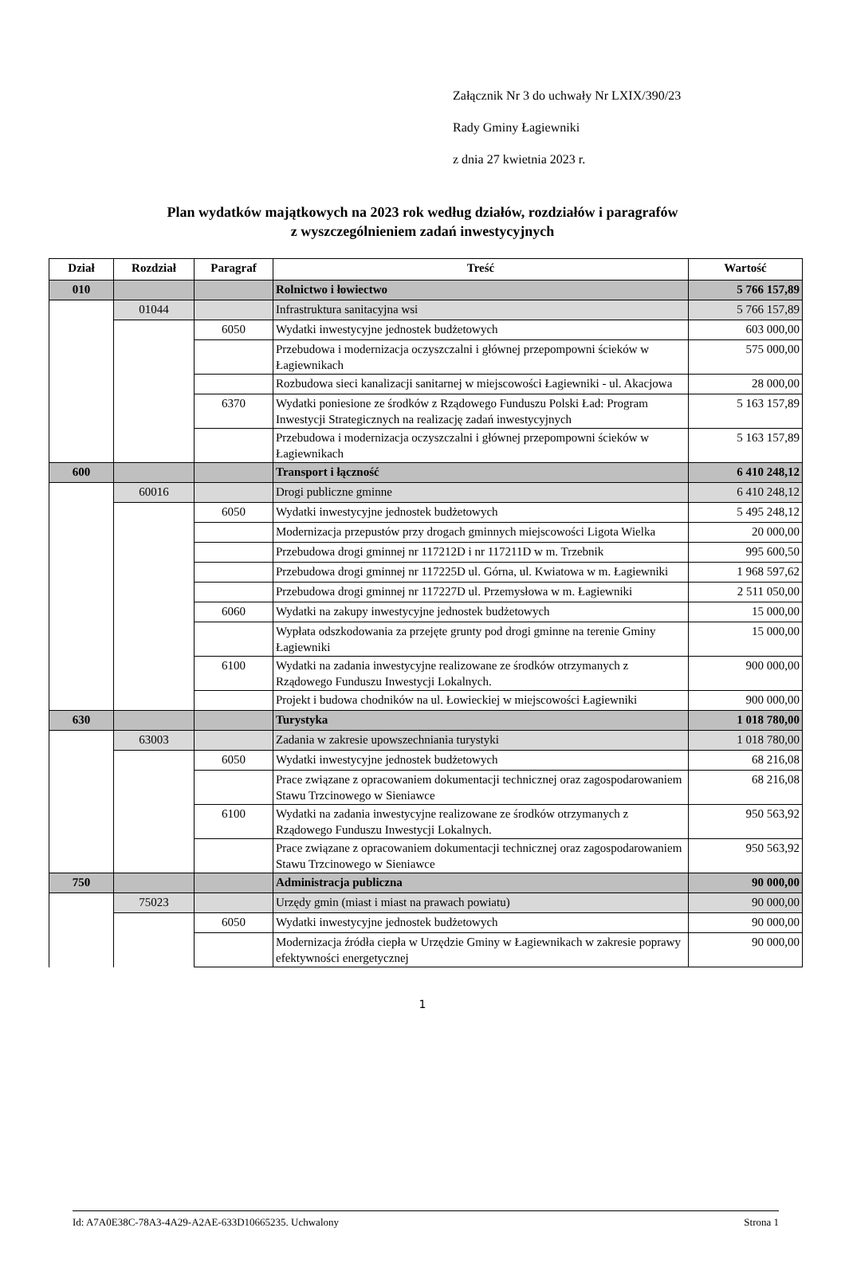Załącznik Nr 3 do uchwały Nr LXIX/390/23
Rady Gminy Łagiewniki
z dnia 27 kwietnia 2023 r.
Plan wydatków majątkowych na 2023 rok według działów, rozdziałów i paragrafów
z wyszczególnieniem zadań inwestycyjnych
| Dział | Rozdział | Paragraf | Treść | Wartość |
| --- | --- | --- | --- | --- |
| 010 | | | Rolnictwo i łowiectwo | 5 766 157,89 |
| | 01044 | | Infrastruktura sanitacyjna wsi | 5 766 157,89 |
| | | 6050 | Wydatki inwestycyjne jednostek budżetowych | 603 000,00 |
| | | | Przebudowa i modernizacja oczyszczalni i głównej przepompowni ścieków w Łagiewnikach | 575 000,00 |
| | | | Rozbudowa sieci kanalizacji sanitarnej w miejscowości Łagiewniki - ul. Akacjowa | 28 000,00 |
| | | 6370 | Wydatki poniesione ze środków z Rządowego Funduszu Polski Ład: Program Inwestycji Strategicznych na realizację zadań inwestycyjnych | 5 163 157,89 |
| | | | Przebudowa i modernizacja oczyszczalni i głównej przepompowni ścieków w Łagiewnikach | 5 163 157,89 |
| 600 | | | Transport i łączność | 6 410 248,12 |
| | 60016 | | Drogi publiczne gminne | 6 410 248,12 |
| | | 6050 | Wydatki inwestycyjne jednostek budżetowych | 5 495 248,12 |
| | | | Modernizacja przepustów przy drogach gminnych miejscowości Ligota Wielka | 20 000,00 |
| | | | Przebudowa drogi gminnej nr 117212D i nr 117211D w m. Trzebnik | 995 600,50 |
| | | | Przebudowa drogi gminnej nr 117225D ul. Górna, ul. Kwiatowa w m. Łagiewniki | 1 968 597,62 |
| | | | Przebudowa drogi gminnej nr 117227D ul. Przemysłowa w m. Łagiewniki | 2 511 050,00 |
| | | 6060 | Wydatki na zakupy inwestycyjne jednostek budżetowych | 15 000,00 |
| | | | Wypłata odszkodowania za przejęte grunty pod drogi gminne na terenie Gminy Łagiewniki | 15 000,00 |
| | | 6100 | Wydatki na zadania inwestycyjne realizowane ze środków otrzymanych z Rządowego Funduszu Inwestycji Lokalnych. | 900 000,00 |
| | | | Projekt i budowa chodników na ul. Łowieckiej w miejscowości Łagiewniki | 900 000,00 |
| 630 | | | Turystyka | 1 018 780,00 |
| | 63003 | | Zadania w zakresie upowszechniania turystyki | 1 018 780,00 |
| | | 6050 | Wydatki inwestycyjne jednostek budżetowych | 68 216,08 |
| | | | Prace związane z opracowaniem dokumentacji technicznej oraz zagospodarowaniem Stawu Trzcinowego w Sieniawce | 68 216,08 |
| | | 6100 | Wydatki na zadania inwestycyjne realizowane ze środków otrzymanych z Rządowego Funduszu Inwestycji Lokalnych. | 950 563,92 |
| | | | Prace związane z opracowaniem dokumentacji technicznej oraz zagospodarowaniem Stawu Trzcinowego w Sieniawce | 950 563,92 |
| 750 | | | Administracja publiczna | 90 000,00 |
| | 75023 | | Urzędy gmin (miast i miast na prawach powiatu) | 90 000,00 |
| | | 6050 | Wydatki inwestycyjne jednostek budżetowych | 90 000,00 |
| | | | Modernizacja źródła ciepła w Urzędzie Gminy w Łagiewnikach w zakresie poprawy efektywności energetycznej | 90 000,00 |
1
Id: A7A0E38C-78A3-4A29-A2AE-633D10665235. Uchwalony Strona 1